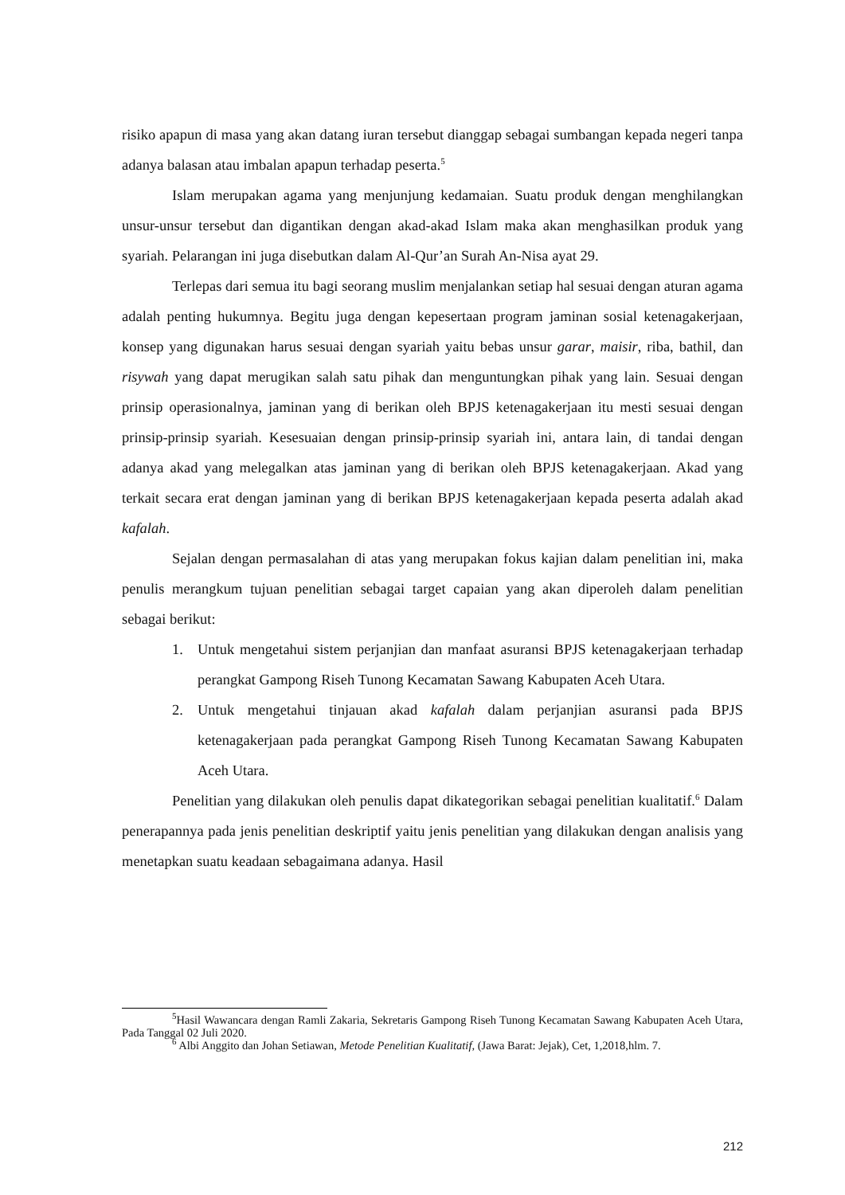risiko apapun di masa yang akan datang iuran tersebut dianggap sebagai sumbangan kepada negeri tanpa adanya balasan atau imbalan apapun terhadap peserta.<sup>5</sup>
Islam merupakan agama yang menjunjung kedamaian. Suatu produk dengan menghilangkan unsur-unsur tersebut dan digantikan dengan akad-akad Islam maka akan menghasilkan produk yang syariah. Pelarangan ini juga disebutkan dalam Al-Qur’an Surah An-Nisa ayat 29.
Terlepas dari semua itu bagi seorang muslim menjalankan setiap hal sesuai dengan aturan agama adalah penting hukumnya. Begitu juga dengan kepesertaan program jaminan sosial ketenagakerjaan, konsep yang digunakan harus sesuai dengan syariah yaitu bebas unsur garar, maisir, riba, bathil, dan risywah yang dapat merugikan salah satu pihak dan menguntungkan pihak yang lain. Sesuai dengan prinsip operasionalnya, jaminan yang di berikan oleh BPJS ketenagakerjaan itu mesti sesuai dengan prinsip-prinsip syariah. Kesesuaian dengan prinsip-prinsip syariah ini, antara lain, di tandai dengan adanya akad yang melegalkan atas jaminan yang di berikan oleh BPJS ketenagakerjaan. Akad yang terkait secara erat dengan jaminan yang di berikan BPJS ketenagakerjaan kepada peserta adalah akad kafalah.
Sejalan dengan permasalahan di atas yang merupakan fokus kajian dalam penelitian ini, maka penulis merangkum tujuan penelitian sebagai target capaian yang akan diperoleh dalam penelitian sebagai berikut:
1. Untuk mengetahui sistem perjanjian dan manfaat asuransi BPJS ketenagakerjaan terhadap perangkat Gampong Riseh Tunong Kecamatan Sawang Kabupaten Aceh Utara.
2. Untuk mengetahui tinjauan akad kafalah dalam perjanjian asuransi pada BPJS ketenagakerjaan pada perangkat Gampong Riseh Tunong Kecamatan Sawang Kabupaten Aceh Utara.
Penelitian yang dilakukan oleh penulis dapat dikategorikan sebagai penelitian kualitatif.<sup>6</sup> Dalam penerapannya pada jenis penelitian deskriptif yaitu jenis penelitian yang dilakukan dengan analisis yang menetapkan suatu keadaan sebagaimana adanya. Hasil
<sup>5</sup> Hasil Wawancara dengan Ramli Zakaria, Sekretaris Gampong Riseh Tunong Kecamatan Sawang Kabupaten Aceh Utara, Pada Tanggal 02 Juli 2020.
<sup>6</sup> Albi Anggito dan Johan Setiawan, Metode Penelitian Kualitatif, (Jawa Barat: Jejak), Cet, 1,2018,hlm. 7.
212